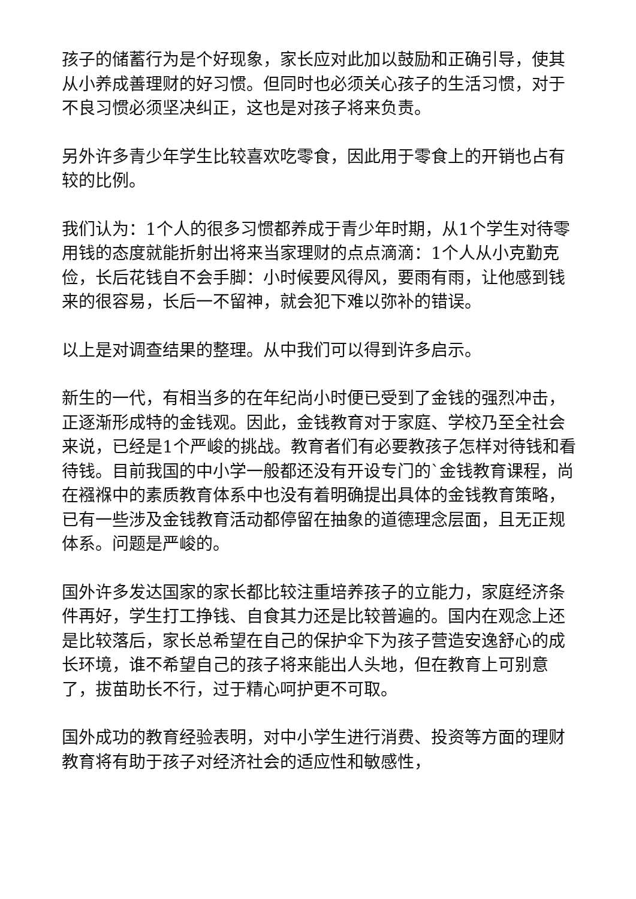孩子的储蓄行为是个好现象，家长应对此加以鼓励和正确引导，使其从小养成善理财的好习惯。但同时也必须关心孩子的生活习惯，对于不良习惯必须坚决纠正，这也是对孩子将来负责。
另外许多青少年学生比较喜欢吃零食，因此用于零食上的开销也占有较的比例。
我们认为：1个人的很多习惯都养成于青少年时期，从1个学生对待零用钱的态度就能折射出将来当家理财的点点滴滴：1个人从小克勤克俭，长后花钱自不会手脚：小时候要风得风，要雨有雨，让他感到钱来的很容易，长后一不留神，就会犯下难以弥补的错误。
以上是对调查结果的整理。从中我们可以得到许多启示。
新生的一代，有相当多的在年纪尚小时便已受到了金钱的强烈冲击，正逐渐形成特的金钱观。因此，金钱教育对于家庭、学校乃至全社会来说，已经是1个严峻的挑战。教育者们有必要教孩子怎样对待钱和看待钱。目前我国的中小学一般都还没有开设专门的`金钱教育课程，尚在襁褓中的素质教育体系中也没有着明确提出具体的金钱教育策略，已有一些涉及金钱教育活动都停留在抽象的道德理念层面，且无正规体系。问题是严峻的。
国外许多发达国家的家长都比较注重培养孩子的立能力，家庭经济条件再好，学生打工挣钱、自食其力还是比较普遍的。国内在观念上还是比较落后，家长总希望在自己的保护伞下为孩子营造安逸舒心的成长环境，谁不希望自己的孩子将来能出人头地，但在教育上可别意了，拔苗助长不行，过于精心呵护更不可取。
国外成功的教育经验表明，对中小学生进行消费、投资等方面的理财教育将有助于孩子对经济社会的适应性和敏感性，